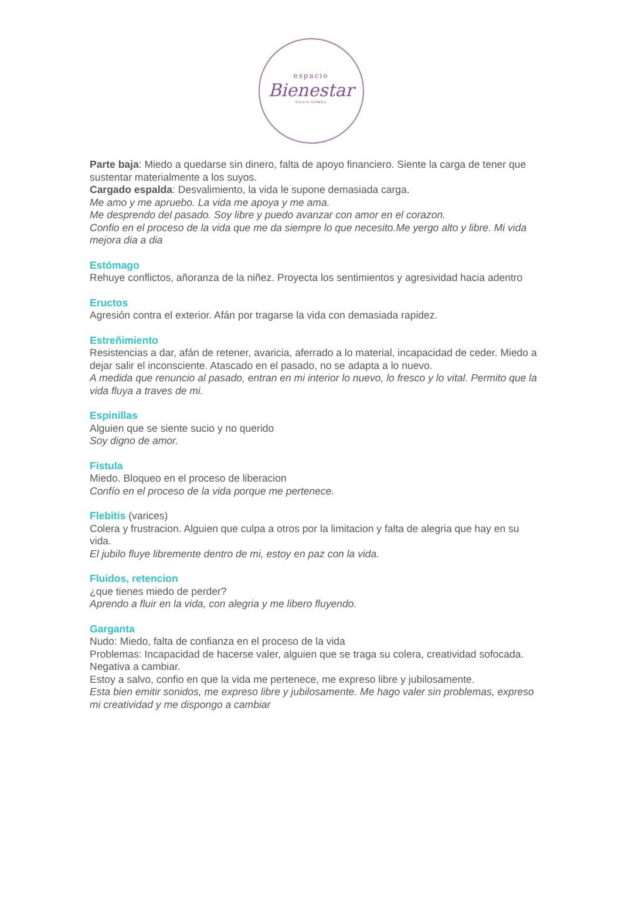espacio
Bienestar
SILVIA GOMEZ
Parte baja: Miedo a quedarse sin dinero, falta de apoyo financiero. Siente la carga de tener que sustentar materialmente a los suyos.
Cargado espalda: Desvalimiento, la vida le supone demasiada carga.
Me amo y me apruebo. La vida me apoya y me ama.
Me desprendo del pasado. Soy libre y puedo avanzar con amor en el corazon.
Confio en el proceso de la vida que me da siempre lo que necesito.Me yergo alto y libre. Mi vida mejora dia a dia
Estómago
Rehuye conflictos, añoranza de la niñez. Proyecta los sentimientos y agresividad hacia adentro
Eructos
Agresión contra el exterior. Afán por tragarse la vida con demasiada rapidez.
Estreñimiento
Resistencias a dar, afán de retener, avaricia, aferrado a lo material, incapacidad de ceder. Miedo a dejar salir el inconsciente. Atascado en el pasado, no se adapta a lo nuevo.
A medida que renuncio al pasado, entran en mi interior lo nuevo, lo fresco y lo vital. Permito que la vida fluya a traves de mi.
Espinillas
Alguien que se siente sucio y no querido
Soy digno de amor.
Fistula
Miedo. Bloqueo en el proceso de liberacion
Confío en el proceso de la vida porque me pertenece.
Flebitis (varices)
Colera y frustracion. Alguien que culpa a otros por la limitacion y falta de alegria que hay en su vida.
El jubilo fluye libremente dentro de mi, estoy en paz con la vida.
Fluidos, retencion
¿que tienes miedo de perder?
Aprendo a fluir en la vida, con alegria y me libero fluyendo.
Garganta
Nudo: Miedo, falta de confianza en el proceso de la vida
Problemas: Incapacidad de hacerse valer, alguien que se traga su colera, creatividad sofocada. Negativa a cambiar.
Estoy a salvo, confio en que la vida me pertenece, me expreso libre y jubilosamente.
Esta bien emitir sonidos, me expreso libre y jubilosamente. Me hago valer sin problemas, expreso mi creatividad y me dispongo a cambiar